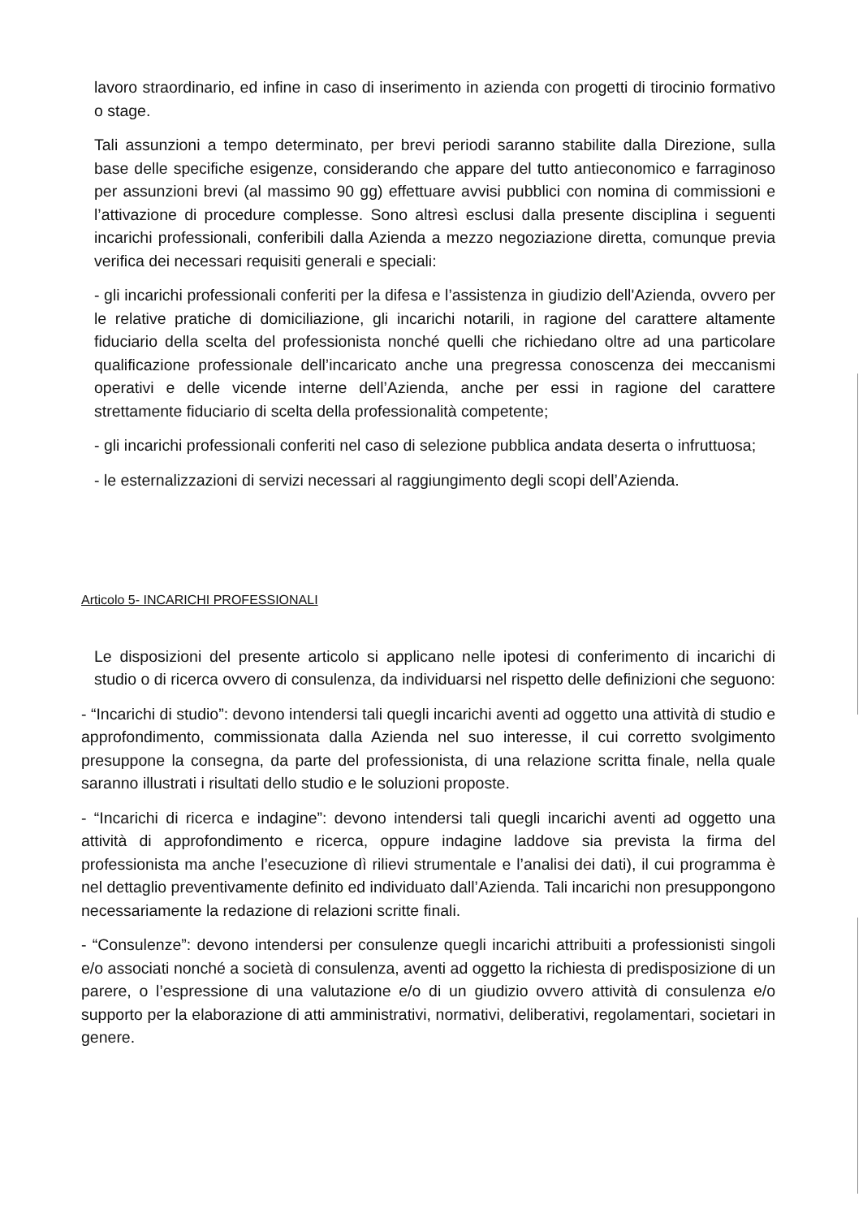lavoro straordinario, ed infine in caso di inserimento in azienda con progetti di tirocinio formativo o stage.
Tali assunzioni a tempo determinato, per brevi periodi saranno stabilite dalla Direzione, sulla base delle specifiche esigenze, considerando che appare del tutto antieconomico e farraginoso per assunzioni brevi (al massimo 90 gg) effettuare avvisi pubblici con nomina di commissioni e l’attivazione di procedure complesse. Sono altresì esclusi dalla presente disciplina i seguenti incarichi professionali, conferibili dalla Azienda a mezzo negoziazione diretta, comunque previa verifica dei necessari requisiti generali e speciali:
- gli incarichi professionali conferiti per la difesa e l’assistenza in giudizio dell'Azienda, ovvero per le relative pratiche di domiciliazione, gli incarichi notarili, in ragione del carattere altamente fiduciario della scelta del professionista nonché quelli che richiedano oltre ad una particolare qualificazione professionale dell’incaricato anche una pregressa conoscenza dei meccanismi operativi e delle vicende interne dell’Azienda, anche per essi in ragione del carattere strettamente fiduciario di scelta della professionalità competente;
- gli incarichi professionali conferiti nel caso di selezione pubblica andata deserta o infruttuosa;
- le esternalizzazioni di servizi necessari al raggiungimento degli scopi dell’Azienda.
Articolo 5- INCARICHI PROFESSIONALI
Le disposizioni del presente articolo si applicano nelle ipotesi di conferimento di incarichi di studio o di ricerca ovvero di consulenza, da individuarsi nel rispetto delle definizioni che seguono:
- “Incarichi di studio”: devono intendersi tali quegli incarichi aventi ad oggetto una attività di studio e approfondimento, commissionata dalla Azienda nel suo interesse, il cui corretto svolgimento presuppone la consegna, da parte del professionista, di una relazione scritta finale, nella quale saranno illustrati i risultati dello studio e le soluzioni proposte.
- “Incarichi di ricerca e indagine”: devono intendersi tali quegli incarichi aventi ad oggetto una attività di approfondimento e ricerca, oppure indagine laddove sia prevista la firma del professionista ma anche l’esecuzione dì rilievi strumentale e l’analisi dei dati), il cui programma è nel dettaglio preventivamente definito ed individuato dall’Azienda. Tali incarichi non presuppongono necessariamente la redazione di relazioni scritte finali.
- “Consulenze”: devono intendersi per consulenze quegli incarichi attribuiti a professionisti singoli e/o associati nonché a società di consulenza, aventi ad oggetto la richiesta di predisposizione di un parere, o l’espressione di una valutazione e/o di un giudizio ovvero attività di consulenza e/o supporto per la elaborazione di atti amministrativi, normativi, deliberativi, regolamentari, societari in genere.